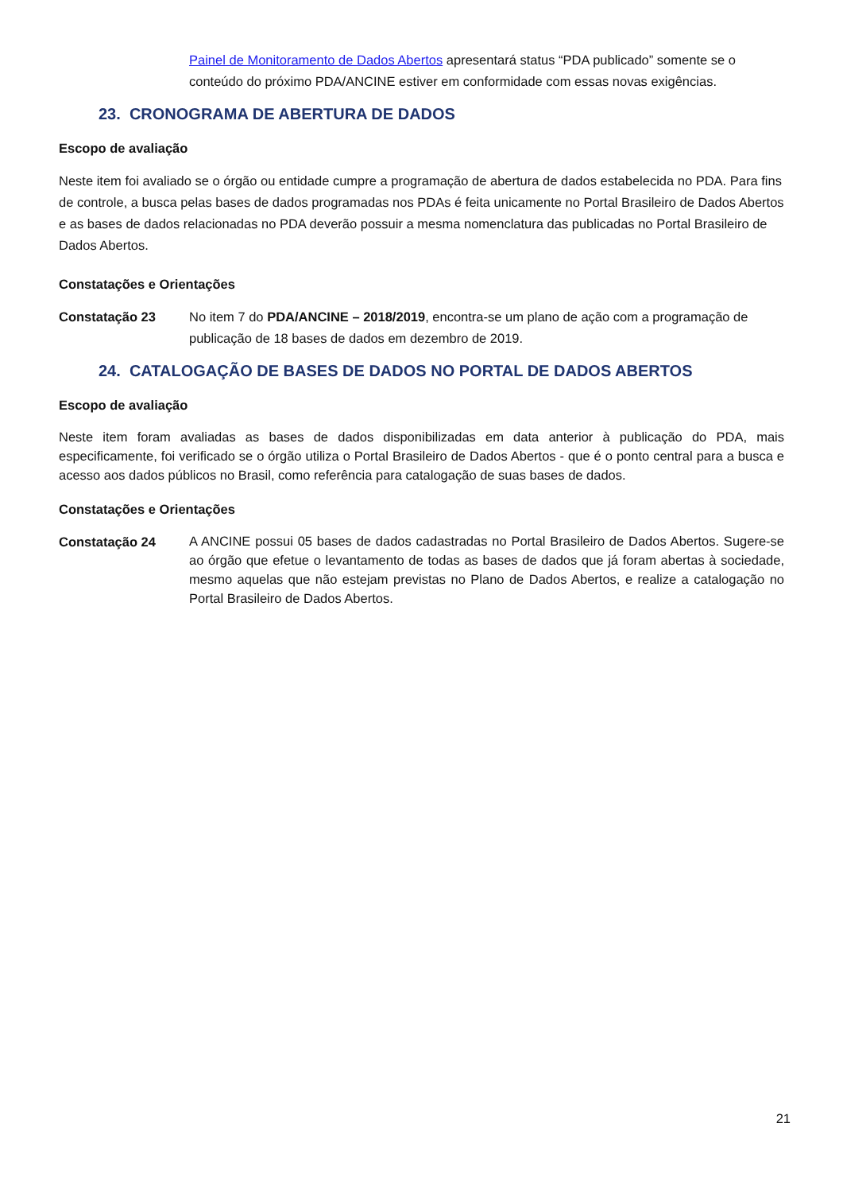Painel de Monitoramento de Dados Abertos apresentará status “PDA publicado” somente se o conteúdo do próximo PDA/ANCINE estiver em conformidade com essas novas exigências.
23. CRONOGRAMA DE ABERTURA DE DADOS
Escopo de avaliação
Neste item foi avaliado se o órgão ou entidade cumpre a programação de abertura de dados estabelecida no PDA. Para fins de controle, a busca pelas bases de dados programadas nos PDAs é feita unicamente no Portal Brasileiro de Dados Abertos e as bases de dados relacionadas no PDA deverão possuir a mesma nomenclatura das publicadas no Portal Brasileiro de Dados Abertos.
Constatações e Orientações
Constatação 23 No item 7 do PDA/ANCINE – 2018/2019, encontra-se um plano de ação com a programação de publicação de 18 bases de dados em dezembro de 2019.
24. CATALOGAÇÃO DE BASES DE DADOS NO PORTAL DE DADOS ABERTOS
Escopo de avaliação
Neste item foram avaliadas as bases de dados disponibilizadas em data anterior à publicação do PDA, mais especificamente, foi verificado se o órgão utiliza o Portal Brasileiro de Dados Abertos - que é o ponto central para a busca e acesso aos dados públicos no Brasil, como referência para catalogação de suas bases de dados.
Constatações e Orientações
Constatação 24
A ANCINE possui 05 bases de dados cadastradas no Portal Brasileiro de Dados Abertos. Sugere-se ao órgão que efetue o levantamento de todas as bases de dados que já foram abertas à sociedade, mesmo aquelas que não estejam previstas no Plano de Dados Abertos, e realize a catalogação no Portal Brasileiro de Dados Abertos.
21